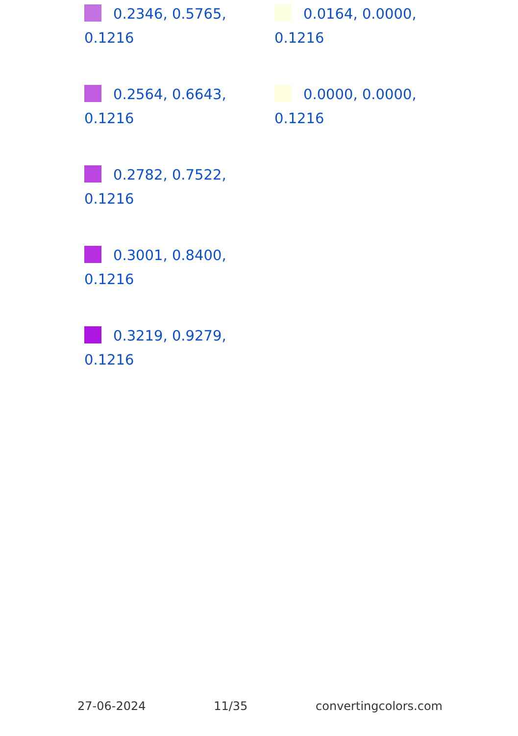0.2346, 0.5765, 0.1216
0.2564, 0.6643, 0.1216
0.2782, 0.7522, 0.1216
0.3001, 0.8400, 0.1216
0.3219, 0.9279, 0.1216
0.0164, 0.0000, 0.1216
0.0000, 0.0000, 0.1216
27-06-2024 11/35 convertingcolors.com